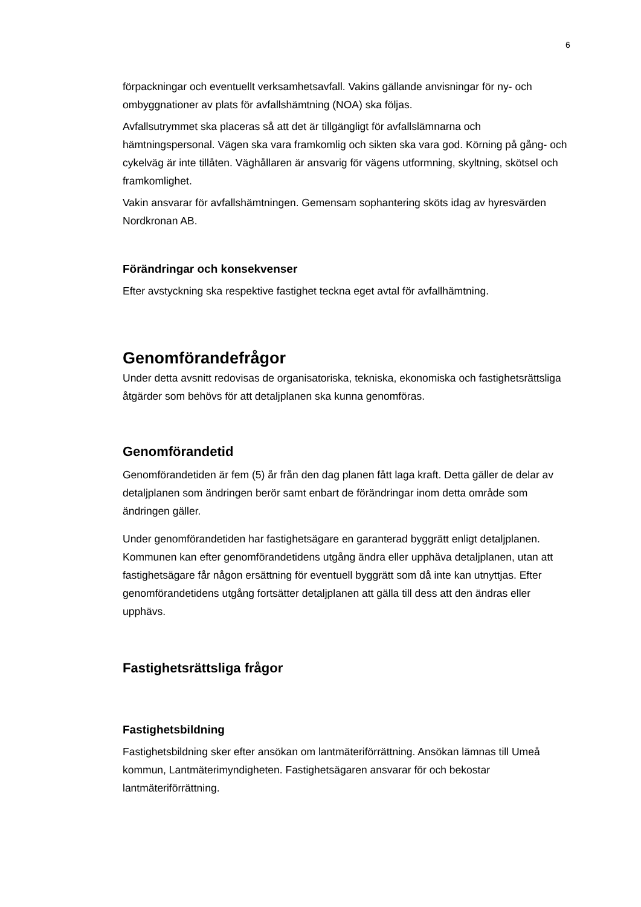6
förpackningar och eventuellt verksamhetsavfall. Vakins gällande anvisningar för ny- och ombyggnationer av plats för avfallshämtning (NOA) ska följas.
Avfallsutrymmet ska placeras så att det är tillgängligt för avfallslämnarna och hämtningspersonal. Vägen ska vara framkomlig och sikten ska vara god. Körning på gång- och cykelväg är inte tillåten. Väghållaren är ansvarig för vägens utformning, skyltning, skötsel och framkomlighet.
Vakin ansvarar för avfallshämtningen. Gemensam sophantering sköts idag av hyresvärden Nordkronan AB.
Förändringar och konsekvenser
Efter avstyckning ska respektive fastighet teckna eget avtal för avfallhämtning.
Genomförandefrågor
Under detta avsnitt redovisas de organisatoriska, tekniska, ekonomiska och fastighetsrättsliga åtgärder som behövs för att detaljplanen ska kunna genomföras.
Genomförandetid
Genomförandetiden är fem (5) år från den dag planen fått laga kraft. Detta gäller de delar av detaljplanen som ändringen berör samt enbart de förändringar inom detta område som ändringen gäller.
Under genomförandetiden har fastighetsägare en garanterad byggrätt enligt detaljplanen. Kommunen kan efter genomförandetidens utgång ändra eller upphäva detaljplanen, utan att fastighetsägare får någon ersättning för eventuell byggrätt som då inte kan utnyttjas. Efter genomförandetidens utgång fortsätter detaljplanen att gälla till dess att den ändras eller upphävs.
Fastighetsrättsliga frågor
Fastighetsbildning
Fastighetsbildning sker efter ansökan om lantmäteriförrättning. Ansökan lämnas till Umeå kommun, Lantmäterimyndigheten. Fastighetsägaren ansvarar för och bekostar lantmäteriförrättning.